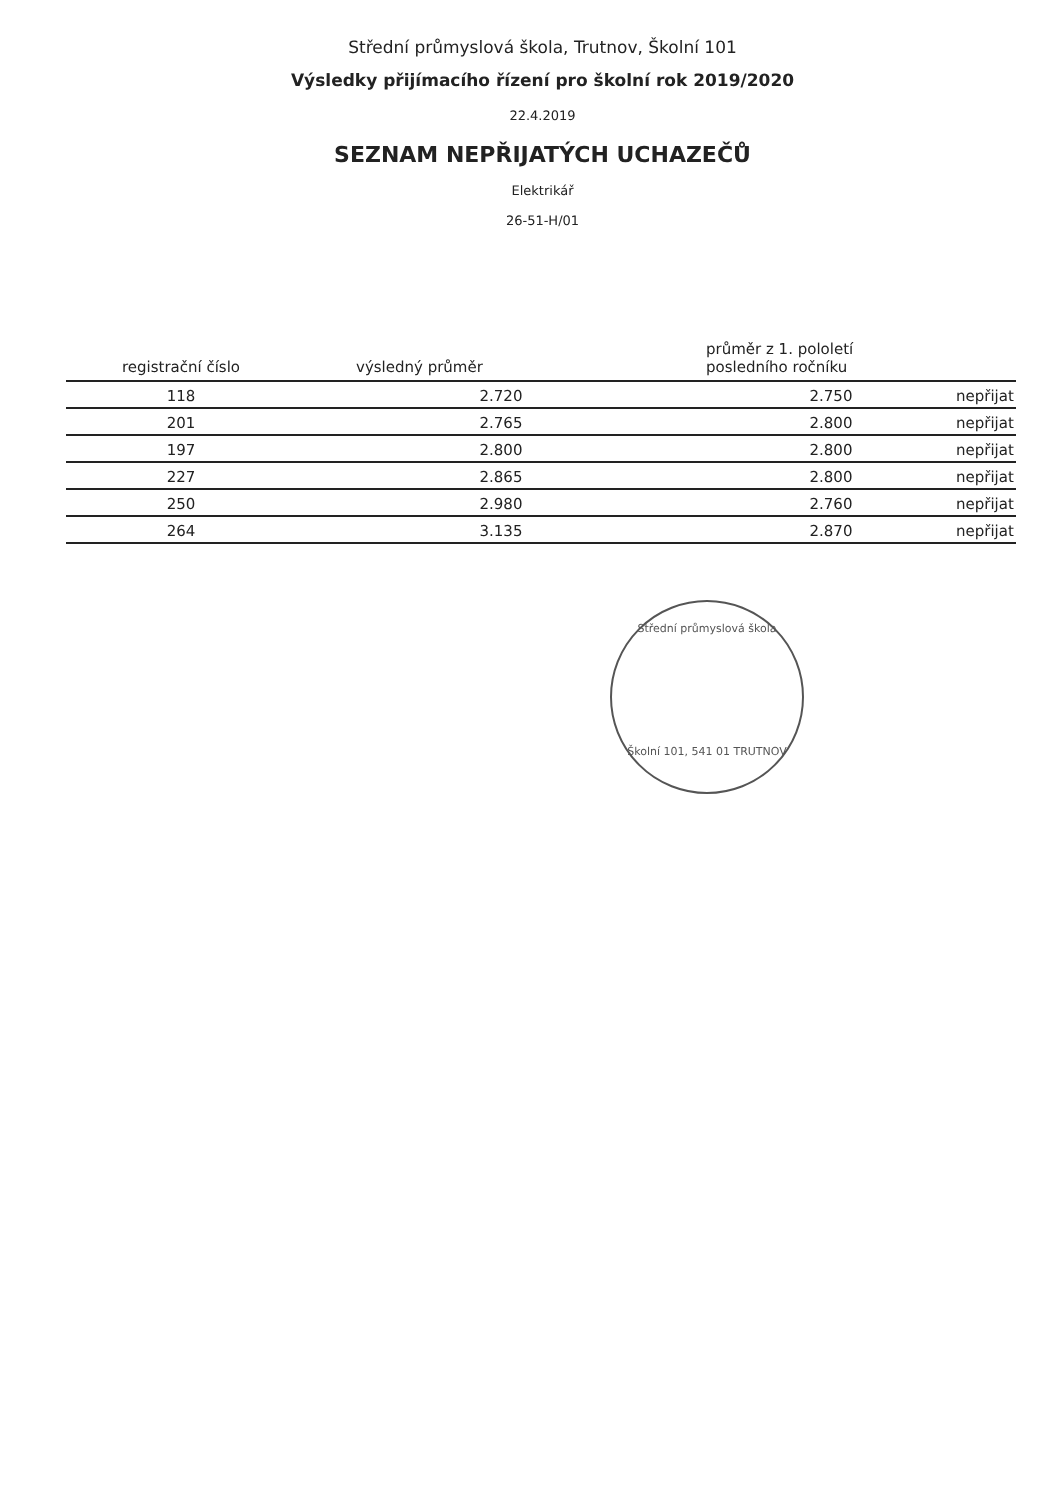Střední průmyslová škola, Trutnov, Školní 101
Výsledky přijímacího řízení pro školní rok 2019/2020
22.4.2019
SEZNAM NEPŘIJATÝCH UCHAZEČŮ
Elektrikář
26-51-H/01
| registrační číslo | výsledný průměr | průměr z 1. pololetí posledního ročníku | |
| --- | --- | --- | --- |
| 118 | 2.720 | 2.750 | nepřijat |
| 201 | 2.765 | 2.800 | nepřijat |
| 197 | 2.800 | 2.800 | nepřijat |
| 227 | 2.865 | 2.800 | nepřijat |
| 250 | 2.980 | 2.760 | nepřijat |
| 264 | 3.135 | 2.870 | nepřijat |
Střední průmyslová škola
Školní 101, 541 01 TRUTNOV